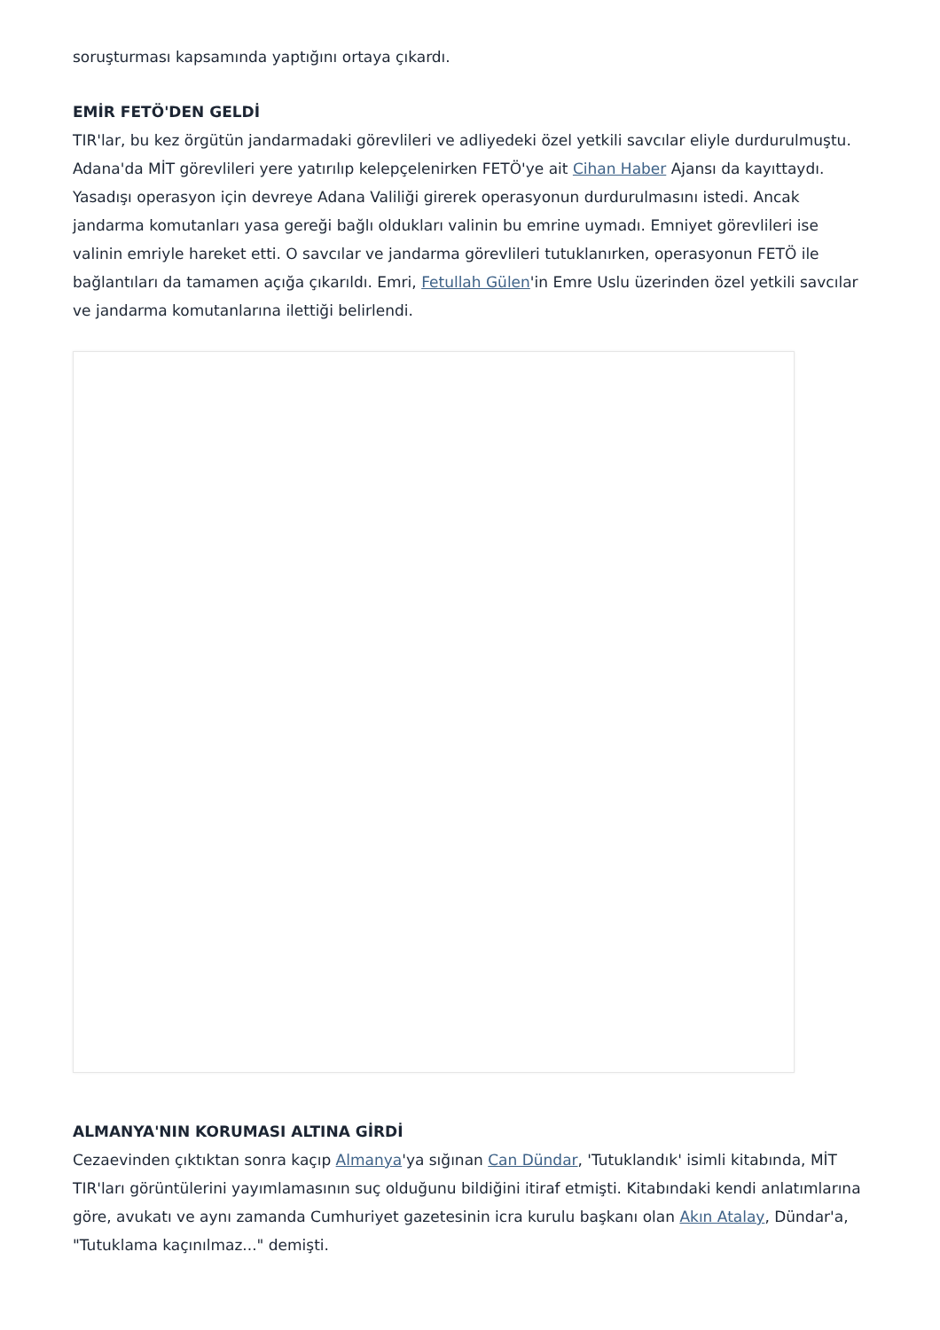soruşturması kapsamında yaptığını ortaya çıkardı.
EMİR FETÖ'DEN GELDİ
TIR'lar, bu kez örgütün jandarmadaki görevlileri ve adliyedeki özel yetkili savcılar eliyle durdurulmuştu. Adana'da MİT görevlileri yere yatırılıp kelepçelenirken FETÖ'ye ait Cihan Haber Ajansı da kayıttaydı. Yasadışı operasyon için devreye Adana Valiliği girerek operasyonun durdurulmasını istedi. Ancak jandarma komutanları yasa gereği bağlı oldukları valinin bu emrine uymadı. Emniyet görevlileri ise valinin emriyle hareket etti. O savcılar ve jandarma görevlileri tutuklanırken, operasyonun FETÖ ile bağlantıları da tamamen açığa çıkarıldı. Emri, Fetullah Gülen'in Emre Uslu üzerinden özel yetkili savcılar ve jandarma komutanlarına ilettiği belirlendi.
ALMANYA'NIN KORUMASI ALTINA GİRDİ
Cezaevinden çıktıktan sonra kaçıp Almanya'ya sığınan Can Dündar, 'Tutuklandık' isimli kitabında, MİT TIR'ları görüntülerini yayımlamasının suç olduğunu bildiğini itiraf etmişti. Kitabındaki kendi anlatımlarına göre, avukatı ve aynı zamanda Cumhuriyet gazetesinin icra kurulu başkanı olan Akın Atalay, Dündar'a, "Tutuklama kaçınılmaz..." demişti.